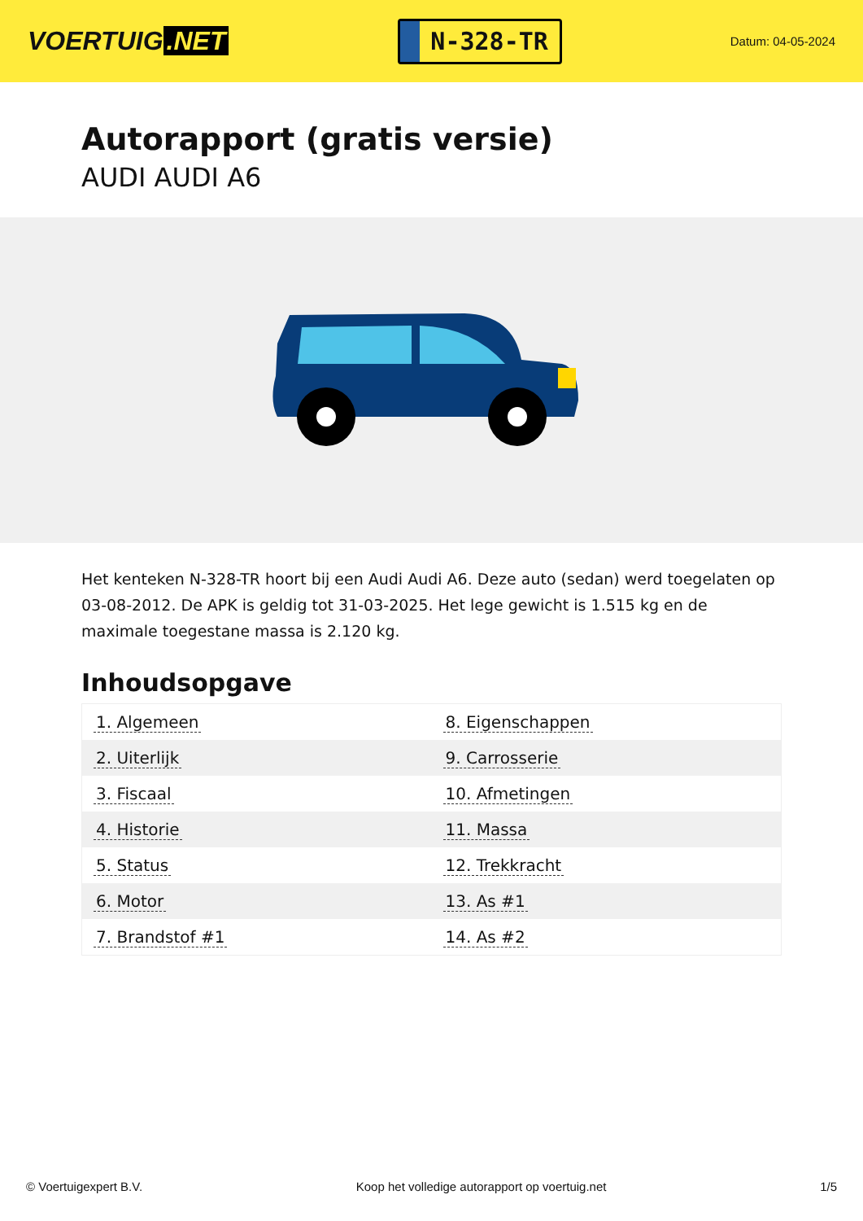VOERTUIG.NET
N-328-TR
Datum: 04-05-2024
Autorapport (gratis versie)
AUDI AUDI A6
Het kenteken N-328-TR hoort bij een Audi Audi A6. Deze auto (sedan) werd toegelaten op 03-08-2012. De APK is geldig tot 31-03-2025. Het lege gewicht is 1.515 kg en de maximale toegestane massa is 2.120 kg.
Inhoudsopgave
| 1. Algemeen | 8. Eigenschappen |
| 2. Uiterlijk | 9. Carrosserie |
| 3. Fiscaal | 10. Afmetingen |
| 4. Historie | 11. Massa |
| 5. Status | 12. Trekkracht |
| 6. Motor | 13. As #1 |
| 7. Brandstof #1 | 14. As #2 |
© Voertuigexpert B.V. Koop het volledige autorapport op voertuig.net 1/5